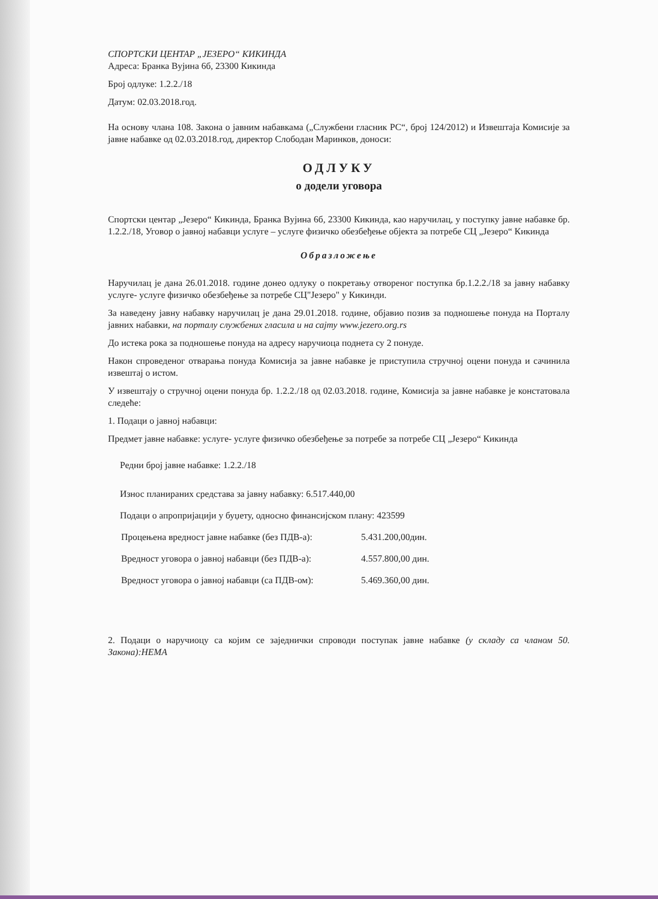СПОРТСКИ ЦЕНТАР „ЈЕЗЕРО“ КИКИНДА
Адреса: Бранка Вујина 6б, 23300 Кикинда
Број одлуке: 1.2.2./18
Датум: 02.03.2018.год.
На основу члана 108. Закона о јавним набавкама („Службени гласник РС“, број 124/2012) и Извештаја Комисије за јавне набавке од 02.03.2018.год, директор Слободан Маринков, доноси:
ОДЛУКУ
о додели уговора
Спортски центар „Језеро“ Кикинда, Бранка Вујина 6б, 23300 Кикинда, као наручилац, у поступку јавне набавке бр. 1.2.2./18, Уговор о јавној набавци услуге – услуге физичко обезбеђење објекта за потребе СЦ „Језеро“ Кикинда
Образложење
Наручилац је дана 26.01.2018. године донео одлуку о покретању отвореног поступка бр.1.2.2./18 за јавну набавку услуге- услуге физичко обезбеђење за потребе СЦ"Језеро" у Кикинди.
За наведену јавну набавку наручилац је дана 29.01.2018. године, објавио позив за подношење понуда на Порталу јавних набавки, на порталу службених гласила и на сајту www.jezero.org.rs
До истека рока за подношење понуда на адресу наручиоца поднета су 2 понуде.
Након спроведеног отварања понуда Комисија за јавне набавке је приступила стручној оцени понуда и сачинила извештај о истом.
У извештају о стручној оцени понуда бр. 1.2.2./18 од 02.03.2018. године, Комисија за јавне набавке је констатовала следеће:
1. Подаци о јавној набавци:
Предмет јавне набавке: услуге- услуге физичко обезбеђење за потребе за потребе СЦ „Језеро“ Кикинда
Редни број јавне набавке: 1.2.2./18
Износ планираних средстава за јавну набавку: 6.517.440,00
Подаци о апропријацији у буџету, односно финансијском плану: 423599
Процењена вредност јавне набавке (без ПДВ-а): 5.431.200,00дин.
Вредност уговора о јавној набавци (без ПДВ-а): 4.557.800,00 дин.
Вредност уговора о јавној набавци (са ПДВ-ом): 5.469.360,00 дин.
2. Подаци о наручиоцу са којим се заједнички спроводи поступак јавне набавке (у складу са чланом 50. Закона):НЕМА